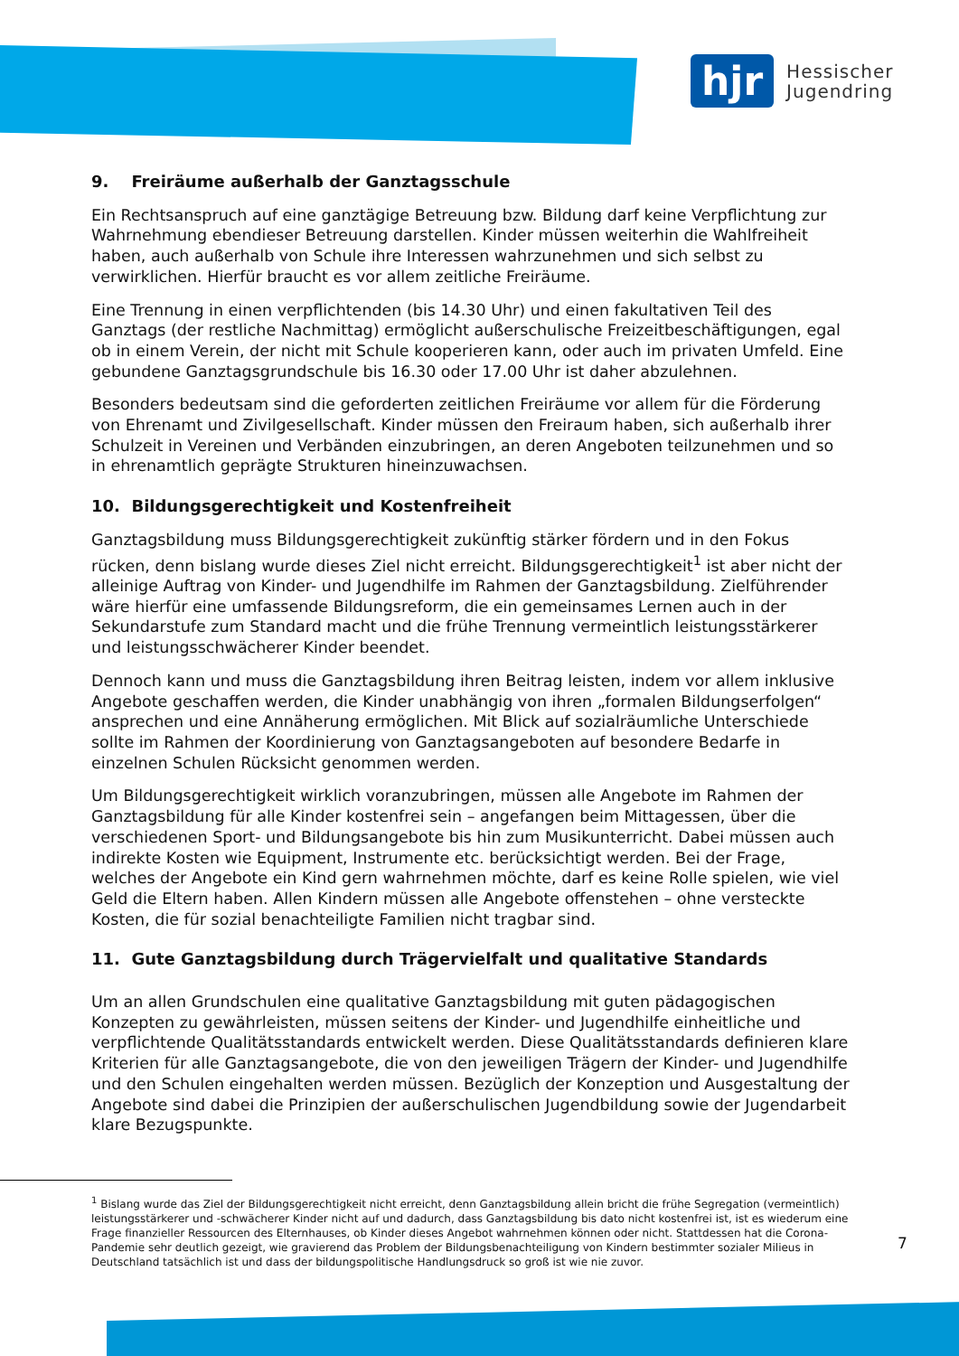hjr
Hessischer
Jugendring
9. Freiräume außerhalb der Ganztagsschule
Ein Rechtsanspruch auf eine ganztägige Betreuung bzw. Bildung darf keine Verpflichtung zur Wahrnehmung ebendieser Betreuung darstellen. Kinder müssen weiterhin die Wahlfreiheit haben, auch außerhalb von Schule ihre Interessen wahrzunehmen und sich selbst zu verwirklichen. Hierfür braucht es vor allem zeitliche Freiräume.
Eine Trennung in einen verpflichtenden (bis 14.30 Uhr) und einen fakultativen Teil des Ganztags (der restliche Nachmittag) ermöglicht außerschulische Freizeitbeschäftigungen, egal ob in einem Verein, der nicht mit Schule kooperieren kann, oder auch im privaten Umfeld. Eine gebundene Ganztagsgrundschule bis 16.30 oder 17.00 Uhr ist daher abzulehnen.
Besonders bedeutsam sind die geforderten zeitlichen Freiräume vor allem für die Förderung von Ehrenamt und Zivilgesellschaft. Kinder müssen den Freiraum haben, sich außerhalb ihrer Schulzeit in Vereinen und Verbänden einzubringen, an deren Angeboten teilzunehmen und so in ehrenamtlich geprägte Strukturen hineinzuwachsen.
10. Bildungsgerechtigkeit und Kostenfreiheit
Ganztagsbildung muss Bildungsgerechtigkeit zukünftig stärker fördern und in den Fokus rücken, denn bislang wurde dieses Ziel nicht erreicht. Bildungsgerechtigkeit<sup>1</sup> ist aber nicht der alleinige Auftrag von Kinder- und Jugendhilfe im Rahmen der Ganztagsbildung. Zielführender wäre hierfür eine umfassende Bildungsreform, die ein gemeinsames Lernen auch in der Sekundarstufe zum Standard macht und die frühe Trennung vermeintlich leistungsstärkerer und leistungsschwächerer Kinder beendet.
Dennoch kann und muss die Ganztagsbildung ihren Beitrag leisten, indem vor allem inklusive Angebote geschaffen werden, die Kinder unabhängig von ihren „formalen Bildungserfolgen“ ansprechen und eine Annäherung ermöglichen. Mit Blick auf sozialräumliche Unterschiede sollte im Rahmen der Koordinierung von Ganztagsangeboten auf besondere Bedarfe in einzelnen Schulen Rücksicht genommen werden.
Um Bildungsgerechtigkeit wirklich voranzubringen, müssen alle Angebote im Rahmen der Ganztagsbildung für alle Kinder kostenfrei sein – angefangen beim Mittagessen, über die verschiedenen Sport- und Bildungsangebote bis hin zum Musikunterricht. Dabei müssen auch indirekte Kosten wie Equipment, Instrumente etc. berücksichtigt werden. Bei der Frage, welches der Angebote ein Kind gern wahrnehmen möchte, darf es keine Rolle spielen, wie viel Geld die Eltern haben. Allen Kindern müssen alle Angebote offenstehen – ohne versteckte Kosten, die für sozial benachteiligte Familien nicht tragbar sind.
11. Gute Ganztagsbildung durch Trägervielfalt und qualitative Standards
Um an allen Grundschulen eine qualitative Ganztagsbildung mit guten pädagogischen Konzepten zu gewährleisten, müssen seitens der Kinder- und Jugendhilfe einheitliche und verpflichtende Qualitätsstandards entwickelt werden. Diese Qualitätsstandards definieren klare Kriterien für alle Ganztagsangebote, die von den jeweiligen Trägern der Kinder- und Jugendhilfe und den Schulen eingehalten werden müssen. Bezüglich der Konzeption und Ausgestaltung der Angebote sind dabei die Prinzipien der außerschulischen Jugendbildung sowie der Jugendarbeit klare Bezugspunkte.
<sup>1</sup> Bislang wurde das Ziel der Bildungsgerechtigkeit nicht erreicht, denn Ganztagsbildung allein bricht die frühe Segregation (vermeintlich) leistungsstärkerer und -schwächerer Kinder nicht auf und dadurch, dass Ganztagsbildung bis dato nicht kostenfrei ist, ist es wiederum eine Frage finanzieller Ressourcen des Elternhauses, ob Kinder dieses Angebot wahrnehmen können oder nicht. Stattdessen hat die Corona-Pandemie sehr deutlich gezeigt, wie gravierend das Problem der Bildungsbenachteiligung von Kindern bestimmter sozialer Milieus in Deutschland tatsächlich ist und dass der bildungspolitische Handlungsdruck so groß ist wie nie zuvor.
7